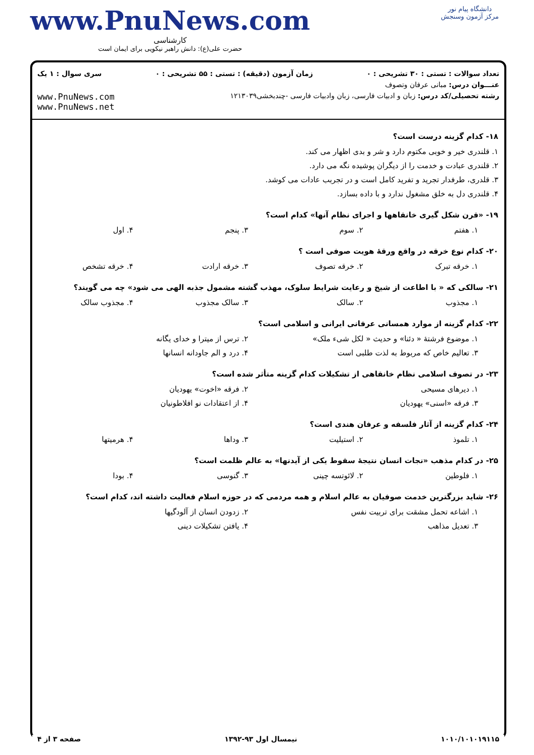دانشگاه پیام نور
مرکز آزمون وسنجش
www.PnuNews.com
کارشناسی
حضرت علی(ع): دانش راهبر نیکویی برای ایمان است
تعداد سوالات : تستی : ۳۰ تشریحی : ۰ زمان آزمون (دقیقه) : تستی : ۵۵ تشریحی : ۰ سری سوال : ۱ یک
عنـــوان درس: مبانی عرفان وتصوف
رشته تحصیلی/کد درس: زبان و ادبیات فارسی، زبان وادبیات فارسی -چندبخشی۱۲۱۳۰۳۹ www.PnuNews.com
www.PnuNews.net
۱۸- کدام گزینه درست است؟
۱. قلندری خیر و خوبی مکتوم دارد و شر و بدی اظهار می کند.
۲. قلندری عبادت و خدمت را از دیگران پوشیده نگه می دارد.
۳. قلدری، طرفدار تجرید و تفرید کامل است و در تجربب عادات می کوشد.
۴. قلندری دل به خلق مشغول ندارد و با داده بسازد.
۱۹- «قرن شکل گیری خانقاهها و اجرای نظام آنها» کدام است؟
۱. هفتم ۲. سوم ۳. پنجم ۴. اول
۲۰- کدام نوع خرقه در واقع ورقهٔ هویت صوفی است ؟
۱. خرقه تبرک ۲. خرقه تصوف ۳. خرقه ارادت ۴. خرقه تشخص
۲۱- سالکی که « با اطاعت از شیخ و رعایت شرایط سلوک، مهذب گشته مشمول جذبه الهی می شود» چه می گویند؟
۱. مجذوب ۲. سالک ۳. سالک مجذوب ۴. مجذوب سالک
۲۲- کدام گزینه از موارد همسانی عرفانی ایرانی و اسلامی است؟
۱. موضوع فرشتهٔ « دئنا» و حدیث « لکل شیء ملک» ۲. ترس از میترا و خدای یگانه
۳. تعالیم خاص که مربوط به لذت طلبی است ۴. درد و الم جاودانه انسانها
۲۳- در تصوف اسلامی نظام خانقاهی از تشکیلات کدام گزینه متأثر شده است؟
۱. دیرهای مسیحی ۲. فرقه «اخوت» یهودیان
۳. فرقه «اسنی» یهودیان ۴. از اعتقادات نو افلاطونیان
۲۴- کدام گزینه از آثار فلسفه و عرفان هندی است؟
۱. تلموذ ۲. استیلیت ۳. وداها ۴. هرمیتها
۲۵- در کدام مذهب «نجات انسان نتیجهٔ سقوط یکی از آیدنها» به عالم ظلمت است؟
۱. فلوطین ۲. لائوتسه چینی ۳. گنوسی ۴. بودا
۲۶- شاید بزرگترین خدمت صوفیان به عالم اسلام و همه مردمی که در حوزه اسلام فعالیت داشته اند، کدام است؟
۱. اشاعه تحمل مشقت برای تربیت نفس ۲. زدودن انسان از آلودگیها
۳. تعدیل مذاهب ۴. یافتن تشکیلات دینی
۱۰۱۰/۱۰۱۰۱۹۱۱۵ نیمسال اول ۹۳-۱۳۹۲ صفحه ۳ از ۴